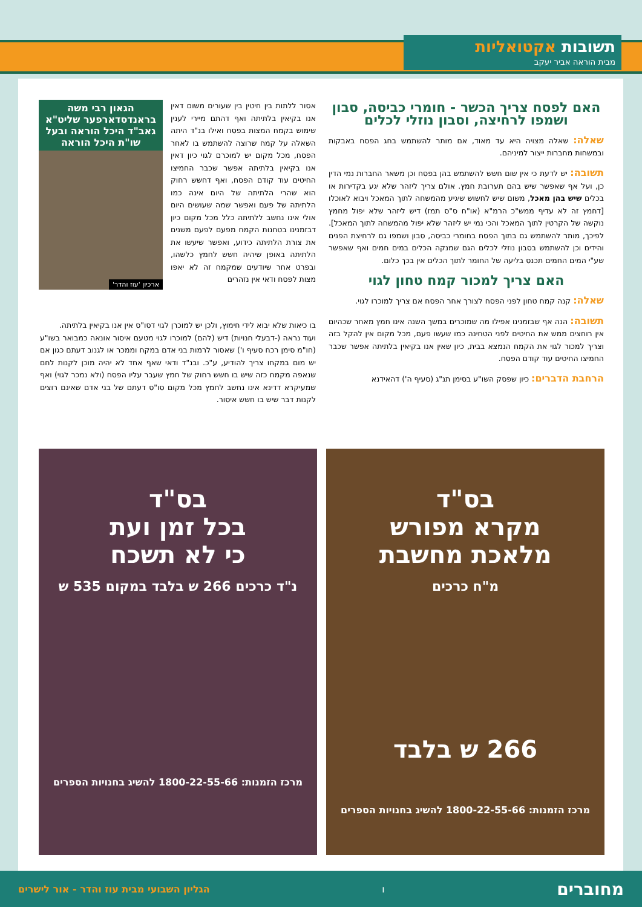תשובות אקטואליות
מבית הוראה אביר יעקב
האם לפסח צריך הכשר - חומרי כביסה, סבון ושמפו לרחיצה, וסבון נוזלי לכלים
שאלה: שאלה מצויה היא עד מאוד, אם מותר להשתמש בחג הפסח באבקות ובמשחות מחברות ייצור למיניהם.
תשובה: יש לדעת כי אין שום חשש להשתמש בהן בפסח וכן משאר החברות נמי הדין כן, ועל אף שאפשר שיש בהם תערובת חמץ. אולם צריך ליזהר שלא יגע בקדירות או בכלים שיש בהן מאכל, משום שיש לחשוש שיגיע מהמשחה לתוך המאכל ויבוא לאוכלו [דחמץ זה לא עדיף ממש"כ הרמ"א (או"ח ס"ס תמז) דיש ליזהר שלא יפול מחמץ נוקשה של הקרטין לתוך המאכל והכי נמי יש ליזהר שלא יפול מהמשחה לתוך המאכל]. לפיכך, מותר להשתמש גם בתוך הפסח בחומרי כביסה, סבון ושמפו גם לרחיצת הפנים והידים וכן להשתמש בסבון נוזלי לכלים הגם שמנקה הכלים במים חמים ואף שאפשר שע"י המים החמים תכנס בליעה של החומר לתוך הכלים אין בכך כלום.
האם צריך למכור קמח טחון לגוי
שאלה: קנה קמח טחון לפני הפסח לצורך אחר הפסח אם צריך למוכרו לגוי.
תשובה: הנה אף שבזמנינו אפילו מה שמוכרים במשך השנה אינו חמץ מאחר שכהיום אין רוחצים ממש את החיטים לפני הטחינה כמו שעשו פעם, מכל מקום אין להקל בזה וצריך למכור לגוי את הקמח הנמצא בבית, כיון שאין אנו בקיאין בלתיתה אפשר שכבר החמיצו החיטים עוד קודם הפסח.
הרחבת הדברים: כיון שפסק השו"ע בסימן תנ"ג (סעיף ה') דהאידנא
אסור ללתות בין חיטין בין שעורים משום דאין אנו בקיאין בלתיתה ואף דהתם מיירי לענין שימוש בקמח המצות בפסח ואילו בנ"ד היתה השאלה על קמח שרוצה להשתמש בו לאחר הפסח, מכל מקום יש למוכרם לגוי כיון דאין אנו בקיאין בלתיתה אפשר שכבר החמיצו החיטים עוד קודם הפסח, ואף דחשש רחוק הוא שהרי הלתיתה של היום אינה כמו הלתיתה של פעם ואפשר שמה שעושים היום אולי אינו נחשב ללתיתה כלל מכל מקום כיון דבזמנינו בטחנות הקמח מפעם לפעם משנים את צורת הלתיתה כידוע, ואפשר שיעשו את הלתיתה באופן שיהיה חשש לחמץ כלשהו, ובפרט אחר שיודעים שמקמח זה לא יאפו מצות לפסח ודאי אין נזהרים
הגאון רבי משה בראנדסדארפער שליט"א גאב"ד היכל הוראה ובעל שו"ת היכל הוראה
ארכיון 'עוז והדר'
בו כיאות שלא יבוא לידי חימוץ, ולכן יש למוכרן לגוי דסו"ס אין אנו בקיאין בלתיתה.
ועוד נראה (-דבעלי חנויות) דיש (להם) למוכרו לגוי מטעם איסור אונאה כמבואר בשו"ע (חו"מ סימן רכח סעיף ו') שאסור לרמות בני אדם במקח וממכר או לגנוב דעתם כגון אם יש מום במקחו צריך להודיע, ע"כ. ובנ"ד ודאי שאף אחד לא יהיה מוכן לקנות לחם שנאפה מקמח כזה שיש בו חשש רחוק של חמץ שעבר עליו הפסח (ולא נמכר לגוי) ואף שמעיקרא דדינא אינו נחשב לחמץ מכל מקום סו"ס דעתם של בני אדם שאינם רוצים לקנות דבר שיש בו חשש איסור.
בס"ד
מקרא מפורש
מלאכת מחשבת
מ"ח כרכים
266 ש בלבד
מרכז הזמנות: 1800-22-55-66 להשיג בחנויות הספרים
בס"ד
בכל זמן ועת
כי לא תשכח
נ"ד כרכים 266 ש בלבד במקום 535 ש
מרכז הזמנות: 1800-22-55-66 להשיג בחנויות הספרים
מחוברים ו הגליון השבועי מבית עוז והדר - אור לישרים